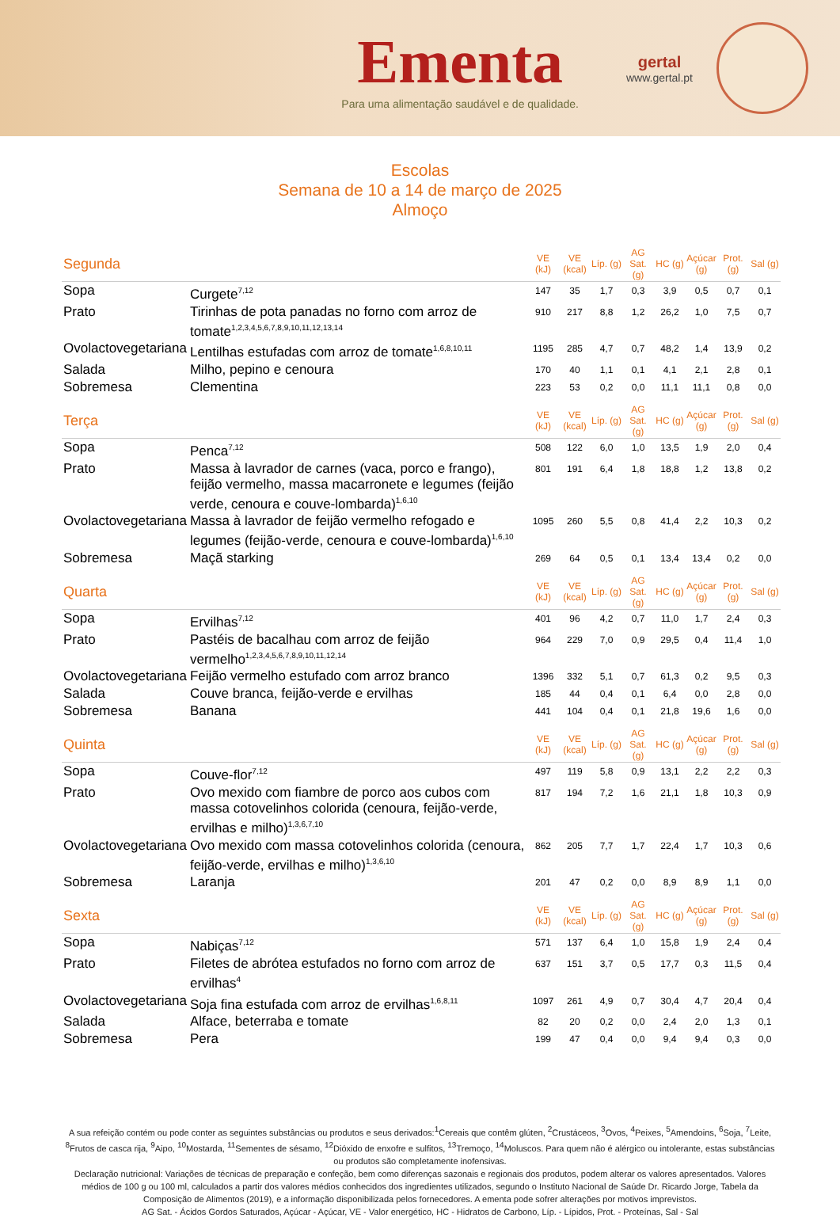Ementa
Para uma alimentação saudável e de qualidade.
gertal
www.gertal.pt
Escolas
Semana de 10 a 14 de março de 2025
Almoço
| Segunda | | VE (kJ) | VE (kcal) | Líp. (g) | AG Sat. (g) | HC (g) | Açúcar (g) | Prot. (g) | Sal (g) |
| Sopa | Curgete<sup>7,12</sup> | 147 | 35 | 1,7 | 0,3 | 3,9 | 0,5 | 0,7 | 0,1 |
| Prato | Tirinhas de pota panadas no forno com arroz de tomate<sup>1,2,3,4,5,6,7,8,9,10,11,12,13,14</sup> | 910 | 217 | 8,8 | 1,2 | 26,2 | 1,0 | 7,5 | 0,7 |
| Ovolactovegetariana | Lentilhas estufadas com arroz de tomate<sup>1,6,8,10,11</sup> | 1195 | 285 | 4,7 | 0,7 | 48,2 | 1,4 | 13,9 | 0,2 |
| Salada | Milho, pepino e cenoura | 170 | 40 | 1,1 | 0,1 | 4,1 | 2,1 | 2,8 | 0,1 |
| Sobremesa | Clementina | 223 | 53 | 0,2 | 0,0 | 11,1 | 11,1 | 0,8 | 0,0 |
| Terça | | VE (kJ) | VE (kcal) | Líp. (g) | AG Sat. (g) | HC (g) | Açúcar (g) | Prot. (g) | Sal (g) |
| Sopa | Penca<sup>7,12</sup> | 508 | 122 | 6,0 | 1,0 | 13,5 | 1,9 | 2,0 | 0,4 |
| Prato | Massa à lavrador de carnes (vaca, porco e frango), feijão vermelho, massa macarronete e legumes (feijão verde, cenoura e couve-lombarda)<sup>1,6,10</sup> | 801 | 191 | 6,4 | 1,8 | 18,8 | 1,2 | 13,8 | 0,2 |
| Ovolactovegetariana | Massa à lavrador de feijão vermelho refogado e legumes (feijão-verde, cenoura e couve-lombarda)<sup>1,6,10</sup> | 1095 | 260 | 5,5 | 0,8 | 41,4 | 2,2 | 10,3 | 0,2 |
| Sobremesa | Maçã starking | 269 | 64 | 0,5 | 0,1 | 13,4 | 13,4 | 0,2 | 0,0 |
| Quarta | | VE (kJ) | VE (kcal) | Líp. (g) | AG Sat. (g) | HC (g) | Açúcar (g) | Prot. (g) | Sal (g) |
| Sopa | Ervilhas<sup>7,12</sup> | 401 | 96 | 4,2 | 0,7 | 11,0 | 1,7 | 2,4 | 0,3 |
| Prato | Pastéis de bacalhau com arroz de feijão vermelho<sup>1,2,3,4,5,6,7,8,9,10,11,12,14</sup> | 964 | 229 | 7,0 | 0,9 | 29,5 | 0,4 | 11,4 | 1,0 |
| Ovolactovegetariana | Feijão vermelho estufado com arroz branco | 1396 | 332 | 5,1 | 0,7 | 61,3 | 0,2 | 9,5 | 0,3 |
| Salada | Couve branca, feijão-verde e ervilhas | 185 | 44 | 0,4 | 0,1 | 6,4 | 0,0 | 2,8 | 0,0 |
| Sobremesa | Banana | 441 | 104 | 0,4 | 0,1 | 21,8 | 19,6 | 1,6 | 0,0 |
| Quinta | | VE (kJ) | VE (kcal) | Líp. (g) | AG Sat. (g) | HC (g) | Açúcar (g) | Prot. (g) | Sal (g) |
| Sopa | Couve-flor<sup>7,12</sup> | 497 | 119 | 5,8 | 0,9 | 13,1 | 2,2 | 2,2 | 0,3 |
| Prato | Ovo mexido com fiambre de porco aos cubos com massa cotovelinhos colorida (cenoura, feijão-verde, ervilhas e milho)<sup>1,3,6,7,10</sup> | 817 | 194 | 7,2 | 1,6 | 21,1 | 1,8 | 10,3 | 0,9 |
| Ovolactovegetariana | Ovo mexido com massa cotovelinhos colorida (cenoura, feijão-verde, ervilhas e milho)<sup>1,3,6,10</sup> | 862 | 205 | 7,7 | 1,7 | 22,4 | 1,7 | 10,3 | 0,6 |
| Sobremesa | Laranja | 201 | 47 | 0,2 | 0,0 | 8,9 | 8,9 | 1,1 | 0,0 |
| Sexta | | VE (kJ) | VE (kcal) | Líp. (g) | AG Sat. (g) | HC (g) | Açúcar (g) | Prot. (g) | Sal (g) |
| Sopa | Nabiças<sup>7,12</sup> | 571 | 137 | 6,4 | 1,0 | 15,8 | 1,9 | 2,4 | 0,4 |
| Prato | Filetes de abrótea estufados no forno com arroz de ervilhas<sup>4</sup> | 637 | 151 | 3,7 | 0,5 | 17,7 | 0,3 | 11,5 | 0,4 |
| Ovolactovegetariana | Soja fina estufada com arroz de ervilhas<sup>1,6,8,11</sup> | 1097 | 261 | 4,9 | 0,7 | 30,4 | 4,7 | 20,4 | 0,4 |
| Salada | Alface, beterraba e tomate | 82 | 20 | 0,2 | 0,0 | 2,4 | 2,0 | 1,3 | 0,1 |
| Sobremesa | Pera | 199 | 47 | 0,4 | 0,0 | 9,4 | 9,4 | 0,3 | 0,0 |
A sua refeição contém ou pode conter as seguintes substâncias ou produtos e seus derivados:<sup>1</sup>Cereais que contêm glúten, <sup>2</sup>Crustáceos, <sup>3</sup>Ovos, <sup>4</sup>Peixes, <sup>5</sup>Amendoins, <sup>6</sup>Soja, <sup>7</sup>Leite, <sup>8</sup>Frutos de casca rija, <sup>9</sup>Aipo, <sup>10</sup>Mostarda, <sup>11</sup>Sementes de sésamo, <sup>12</sup>Dióxido de enxofre e sulfitos, <sup>13</sup>Tremoço, <sup>14</sup>Moluscos. Para quem não é alérgico ou intolerante, estas substâncias ou produtos são completamente inofensivas.
Declaração nutricional: Variações de técnicas de preparação e confeção, bem como diferenças sazonais e regionais dos produtos, podem alterar os valores apresentados. Valores médios de 100 g ou 100 ml, calculados a partir dos valores médios conhecidos dos ingredientes utilizados, segundo o Instituto Nacional de Saúde Dr. Ricardo Jorge, Tabela da Composição de Alimentos (2019), e a informação disponibilizada pelos fornecedores. A ementa pode sofrer alterações por motivos imprevistos.
AG Sat. - Ácidos Gordos Saturados, Açúcar - Açúcar, VE - Valor energético, HC - Hidratos de Carbono, Líp. - Lípidos, Prot. - Proteínas, Sal - Sal